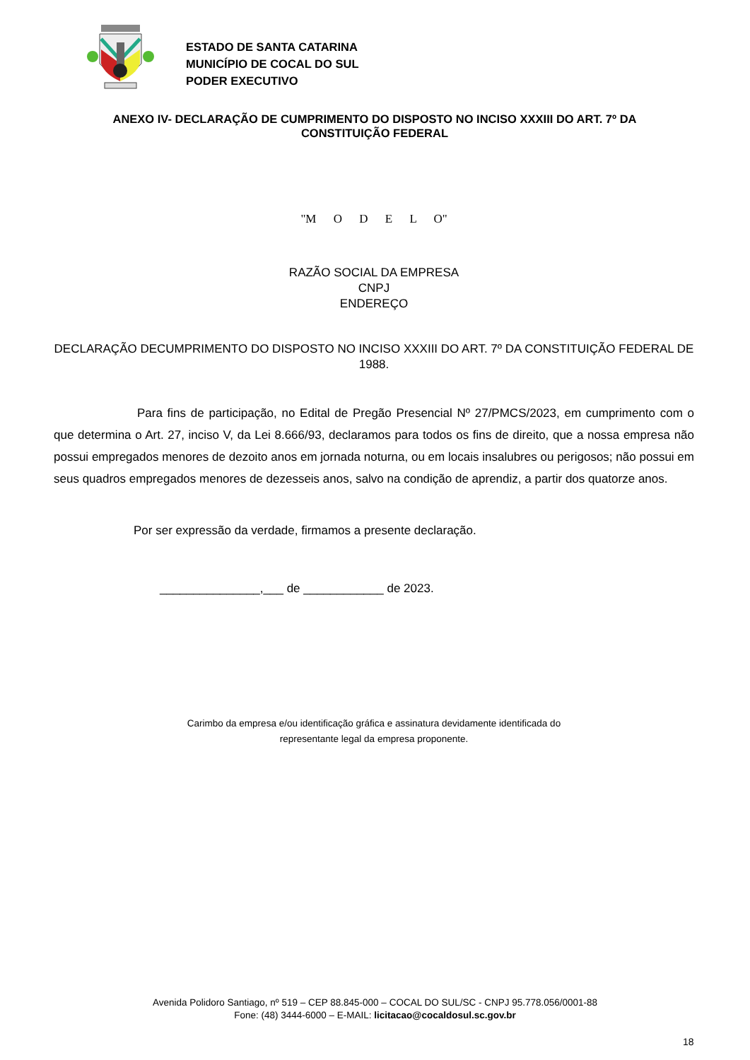ESTADO DE SANTA CATARINA
MUNICÍPIO DE COCAL DO SUL
PODER EXECUTIVO
ANEXO IV- DECLARAÇÃO DE CUMPRIMENTO DO DISPOSTO NO INCISO XXXIII DO ART. 7º DA CONSTITUIÇÃO FEDERAL
"M O D E L O"
RAZÃO SOCIAL DA EMPRESA
CNPJ
ENDEREÇO
DECLARAÇÃO DECUMPRIMENTO DO DISPOSTO NO INCISO XXXIII DO ART. 7º DA CONSTITUIÇÃO FEDERAL DE 1988.
Para fins de participação, no Edital de Pregão Presencial Nº 27/PMCS/2023, em cumprimento com o que determina o Art. 27, inciso V, da Lei 8.666/93, declaramos para todos os fins de direito, que a nossa empresa não possui empregados menores de dezoito anos em jornada noturna, ou em locais insalubres ou perigosos; não possui em seus quadros empregados menores de dezesseis anos, salvo na condição de aprendiz, a partir dos quatorze anos.
Por ser expressão da verdade, firmamos a presente declaração.
_______________,___ de ____________ de 2023.
Carimbo da empresa e/ou identificação gráfica e assinatura devidamente identificada do
representante legal da empresa proponente.
Avenida Polidoro Santiago, nº 519 – CEP 88.845-000 – COCAL DO SUL/SC - CNPJ 95.778.056/0001-88
Fone: (48) 3444-6000 – E-MAIL: licitacao@cocaldosul.sc.gov.br
18